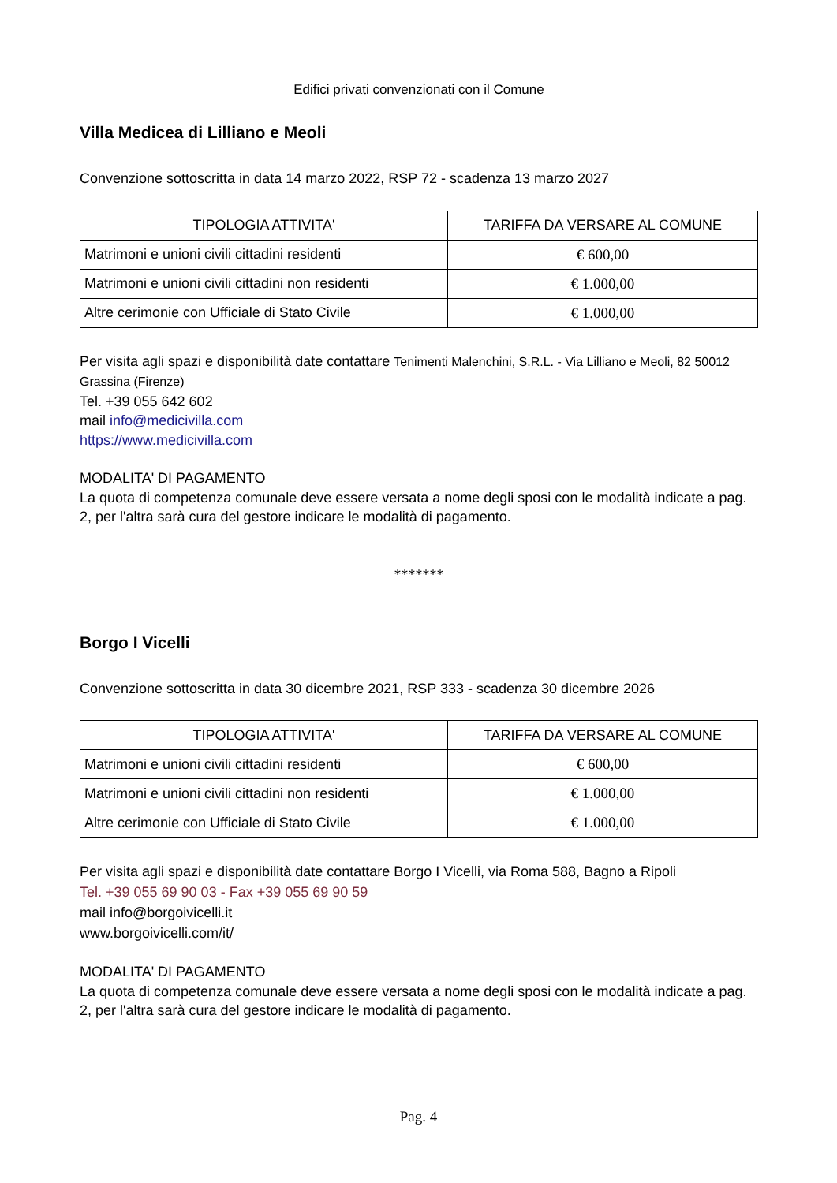Edifici privati convenzionati con il Comune
Villa Medicea di Lilliano e Meoli
Convenzione sottoscritta in data 14 marzo 2022, RSP 72 - scadenza 13 marzo 2027
| TIPOLOGIA ATTIVITA' | TARIFFA DA VERSARE AL COMUNE |
| --- | --- |
| Matrimoni e unioni civili cittadini residenti | € 600,00 |
| Matrimoni e unioni civili cittadini non residenti | € 1.000,00 |
| Altre cerimonie con Ufficiale di Stato Civile | € 1.000,00 |
Per visita agli spazi e disponibilità date contattare Tenimenti Malenchini, S.R.L. - Via Lilliano e Meoli, 82 50012 Grassina (Firenze)
Tel. +39 055 642 602
mail info@medicivilla.com
https://www.medicivilla.com
MODALITA' DI PAGAMENTO
La quota di competenza comunale deve essere versata a nome degli sposi con le modalità indicate a pag. 2, per l'altra sarà cura del gestore indicare le modalità di pagamento.
*******
Borgo I Vicelli
Convenzione sottoscritta in data 30 dicembre 2021, RSP 333 - scadenza 30 dicembre 2026
| TIPOLOGIA ATTIVITA' | TARIFFA DA VERSARE AL COMUNE |
| --- | --- |
| Matrimoni e unioni civili cittadini residenti | € 600,00 |
| Matrimoni e unioni civili cittadini non residenti | € 1.000,00 |
| Altre cerimonie con Ufficiale di Stato Civile | € 1.000,00 |
Per visita agli spazi e disponibilità date contattare Borgo I Vicelli, via Roma 588, Bagno a Ripoli
Tel. +39 055 69 90 03 - Fax +39 055 69 90 59
mail info@borgoivicelli.it
www.borgoivicelli.com/it/
MODALITA' DI PAGAMENTO
La quota di competenza comunale deve essere versata a nome degli sposi con le modalità indicate a pag. 2, per l'altra sarà cura del gestore indicare le modalità di pagamento.
Pag. 4